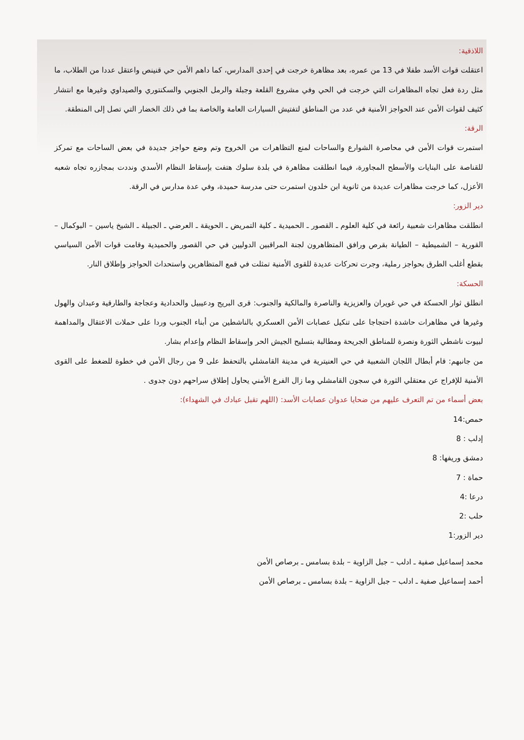اللاذقية:
اعتقلت قوات الأسد طفلا في 13 من عمره، بعد مظاهرة خرجت في إحدى المدارس، كما داهم الأمن حي قنينص واعتقل عددا من الطلاب، ما مثل ردة فعل تجاه المظاهرات التي خرجت في الحي وفي مشروع القلعة وجبلة والرمل الجنوبي والسكنتوري والصيداوي وغيرها مع انتشار كثيف لقوات الأمن عند الحواجز الأمنية في عدد من المناطق لتفتيش السيارات العامة والخاصة بما في ذلك الخضار التي تصل إلى المنطقة.
الرقة:
استمرت قوات الأمن في محاصرة الشوارع والساحات لمنع التظاهرات من الخروج وتم وضع حواجز جديدة في بعض الساحات مع تمركز للقناصة على البنايات والأسطح المجاورة، فيما انطلقت مظاهرة في بلدة سلوك هتفت بإسقاط النظام الأسدي ونددت بمجازره تجاه شعبه الأعزل، كما خرجت مظاهرات عديدة من ثانوية ابن خلدون استمرت حتى مدرسة حميدة، وفي عدة مدارس في الرقة.
دير الزور:
انطلقت مظاهرات شعبية رائعة في كلية العلوم ـ القصور ـ الحميدية ـ كلية التمريض ـ الحويقة ـ العرضي ـ الجبيلة ـ الشيخ ياسين – البوكمال – القورية – الشميطية – الطيانة بقرص ورافق المتظاهرون لجنة المراقبين الدوليين في حي القصور والحميدية وقامت قوات الأمن السياسي بقطع أغلب الطرق بحواجز رملية، وجرت تحركات عديدة للقوى الأمنية تمثلت في قمع المتظاهرين واستحداث الحواجز وإطلاق النار.
الحسكة:
انطلق ثوار الحسكة في حي غويران والعزيزية والناصرة والمالكية والجنوب: قرى البريج ودعيبيل والحدادية وعجاجة والطارقية وعبدان والهول وغيرها في مظاهرات حاشدة احتجاجا على تنكيل عصابات الأمن العسكري بالناشطين من أبناء الجنوب وردا على حملات الاعتقال والمداهمة لبيوت ناشطي الثورة ونصرة للمناطق الجريحة ومطالبة بتسليح الجيش الحر وإسقاط النظام وإعدام بشار.
من جانبهم: قام أبطال اللجان الشعبية في حي العنيترية في مدينة القامشلي بالتحفظ على 9 من رجال الأمن في خطوة للضغط على القوى الأمنية للإفراج عن معتقلي الثورة في سجون القامشلي وما زال الفرع الأمني يحاول إطلاق سراحهم دون جدوى .
بعض أسماء من تم التعرف عليهم من ضحايا عدوان عصابات الأسد: (اللهم تقبل عبادك في الشهداء):
حمص:14
إدلب : 8
دمشق وريفها: 8
حماة : 7
درعا :4
حلب :2
دير الزور:1
محمد إسماعيل صفية ـ ادلب – جبل الزاوية – بلدة بسامس ـ برصاص الأمن
أحمد إسماعيل صفية ـ ادلب – جبل الزاوية – بلدة بسامس ـ برصاص الأمن